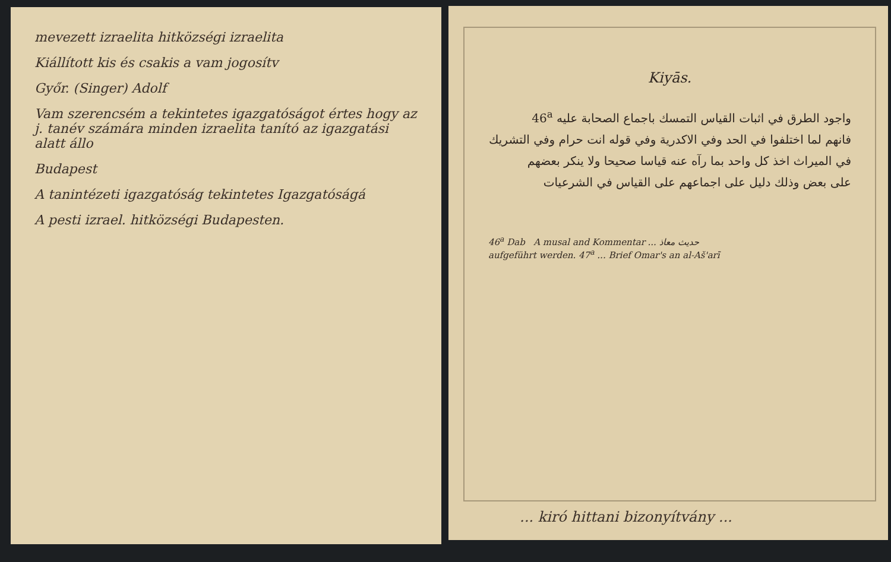mevezett izraelita hitközségi izraelita
Kiállított kis és csakis a vam jogosítv
Győr. (Singer) Adolf
Vam szerencsém a tekintetes igazgatóságot értes hogy az j. tanév számára minden izraelita tanító az igazgatási alatt állo
Budapest
A tanintézeti igazgatóság tekintetes Igazgatóságá
A pesti izrael. hitközségi Budapesten.
Kiyās.
واجود الطرق في اثبات القياس التمسك باجماع الصحابة عليه 46<sup>a</sup>
فانهم لما اختلفوا في الحد وفي الاكدرية وفي قوله انت حرام وفي التشريك
في الميراث اخذ كل واحد بما رآه عنه قياسا صحيحا ولا ينكر بعضهم
على بعض وذلك دليل على اجماعهم على القياس في الشرعيات
46<sup>a</sup> Dab A musal and Kommentar ... حديث معاذ
aufgeführt werden. 47<sup>a</sup> ... Brief Omar's an al-Aš'arī
... kiró hittani bizonyítvány ...